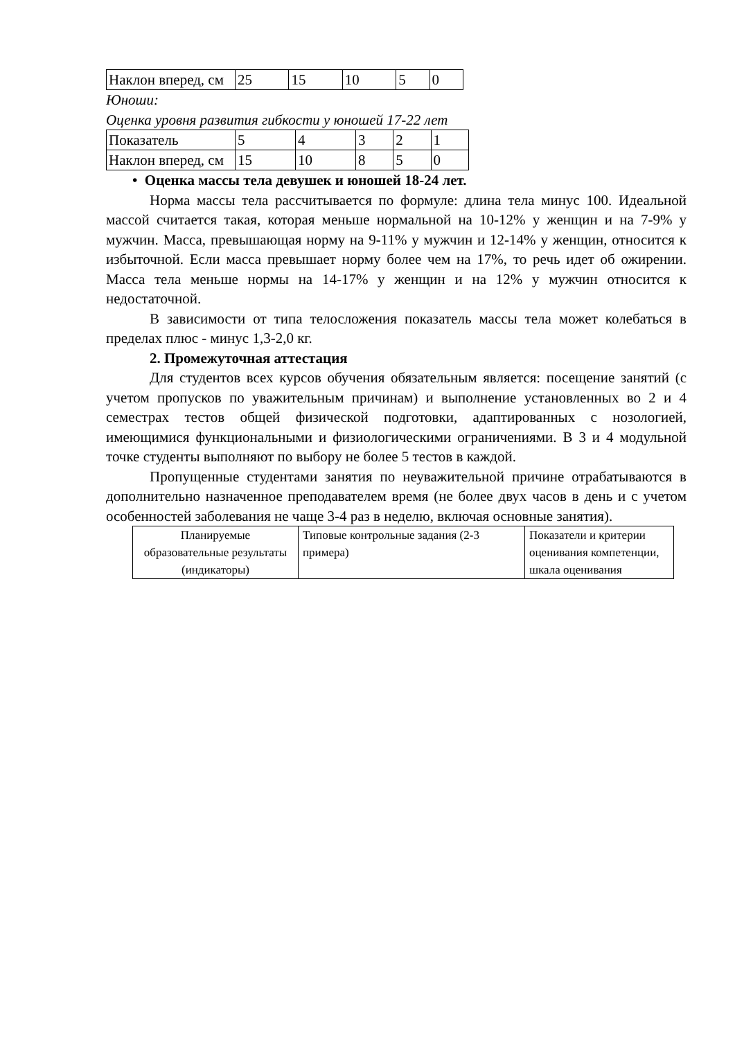| Наклон вперед, см | 25 | 15 | 10 | 5 | 0 |
Юноши:
Оценка уровня развития гибкости у юношей 17-22 лет
| Показатель | 5 | 4 | 3 | 2 | 1 |
| Наклон вперед, см | 15 | 10 | 8 | 5 | 0 |
• Оценка массы тела девушек и юношей 18-24 лет.
Норма массы тела рассчитывается по формуле: длина тела минус 100. Идеальной массой считается такая, которая меньше нормальной на 10-12% у женщин и на 7-9% у мужчин. Масса, превышающая норму на 9-11% у мужчин и 12-14% у женщин, относится к избыточной. Если масса превышает норму более чем на 17%, то речь идет об ожирении. Масса тела меньше нормы на 14-17% у женщин и на 12% у мужчин относится к недостаточной.
В зависимости от типа телосложения показатель массы тела может колебаться в пределах плюс - минус 1,3-2,0 кг.
2. Промежуточная аттестация
Для студентов всех курсов обучения обязательным является: посещение занятий (с учетом пропусков по уважительным причинам) и выполнение установленных во 2 и 4 семестрах тестов общей физической подготовки, адаптированных с нозологией, имеющимися функциональными и физиологическими ограничениями. В 3 и 4 модульной точке студенты выполняют по выбору не более 5 тестов в каждой.
Пропущенные студентами занятия по неуважительной причине отрабатываются в дополнительно назначенное преподавателем время (не более двух часов в день и с учетом особенностей заболевания не чаще 3-4 раз в неделю, включая основные занятия).
| Планируемые образовательные результаты (индикаторы) | Типовые контрольные задания (2-3 примера) | Показатели и критерии оценивания компетенции, шкала оценивания |